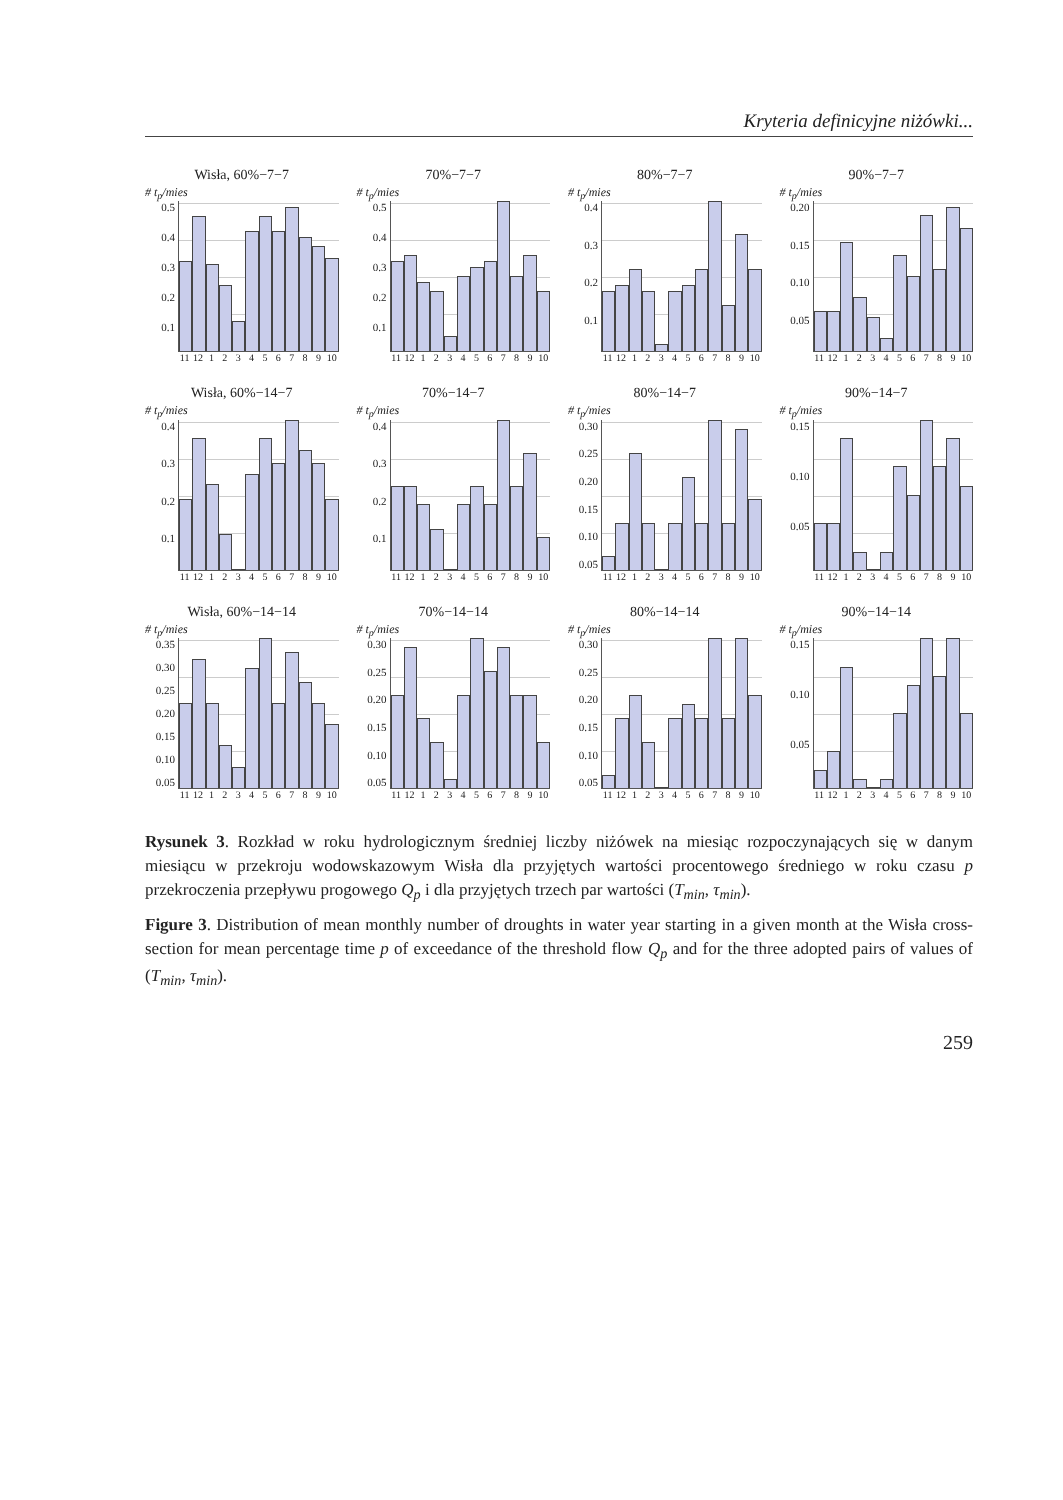Kryteria definicyjne niżówki...
Wisła, 60%−7−7
# t<sub>p</sub>/mies
0.5
0.4
0.3
0.2
0.1
11 12 123456789 10
70%−7−7
# t<sub>p</sub>/mies
0.5
0.4
0.3
0.2
0.1
11 12 123456789 10
80%−7−7
# t<sub>p</sub>/mies
0.4
0.3
0.2
0.1
11 12 123456789 10
90%−7−7
# t<sub>p</sub>/mies
0.20
0.15
0.10
0.05
11 12 123456789 10
Wisła, 60%−14−7
# t<sub>p</sub>/mies
0.4
0.3
0.2
0.1
11 12 123456789 10
70%−14−7
# t<sub>p</sub>/mies
0.4
0.3
0.2
0.1
11 12 123456789 10
80%−14−7
# t<sub>p</sub>/mies
0.30
0.25
0.20
0.15
0.10
0.05
11 12 123456789 10
90%−14−7
# t<sub>p</sub>/mies
0.15
0.10
0.05
11 12 123456789 10
Wisła, 60%−14−14
# t<sub>p</sub>/mies
0.35
0.30
0.25
0.20
0.15
0.10
0.05
11 12 123456789 10
70%−14−14
# t<sub>p</sub>/mies
0.30
0.25
0.20
0.15
0.10
0.05
11 12 123456789 10
80%−14−14
# t<sub>p</sub>/mies
0.30
0.25
0.20
0.15
0.10
0.05
11 12 123456789 10
90%−14−14
# t<sub>p</sub>/mies
0.15
0.10
0.05
11 12 123456789 10
Rysunek 3. Rozkład w roku hydrologicznym średniej liczby niżówek na miesiąc rozpoczynających się w danym miesiącu w przekroju wodowskazowym Wisła dla przyjętych wartości procentowego średniego w roku czasu p przekroczenia przepływu progowego Q<sub>p</sub> i dla przyjętych trzech par wartości (T<sub>min</sub>, τ<sub>min</sub>).
Figure 3. Distribution of mean monthly number of droughts in water year starting in a given month at the Wisła cross-section for mean percentage time p of exceedance of the threshold flow Q<sub>p</sub> and for the three adopted pairs of values of (T<sub>min</sub>, τ<sub>min</sub>).
259